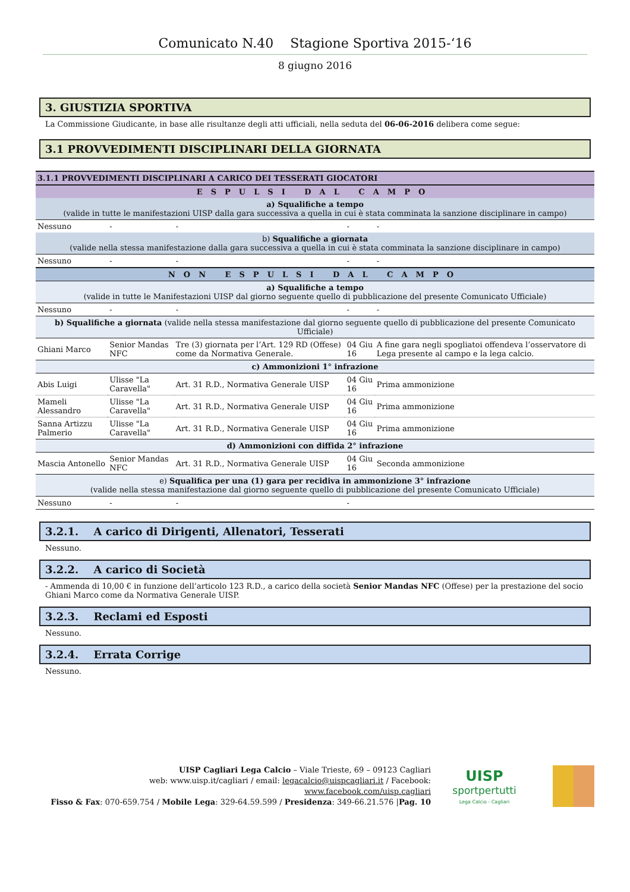Comunicato N.40 Stagione Sportiva 2015-‘16
8 giugno 2016
3. GIUSTIZIA SPORTIVA
La Commissione Giudicante, in base alle risultanze degli atti ufficiali, nella seduta del 06-06-2016 delibera come segue:
3.1 PROVVEDIMENTI DISCIPLINARI DELLA GIORNATA
| 3.1.1 PROVVEDIMENTI DISCIPLINARI A CARICO DEI TESSERATI GIOCATORI | | | | |
| --- | --- | --- | --- | --- |
| ESPULSI DAL CAMPO | | | | |
| a) Squalifiche a tempo (valide in tutte le manifestazioni UISP dalla gara successiva a quella in cui è stata comminata la sanzione disciplinare in campo) | | | | |
| Nessuno | - | - | - | - |
| b) Squalifiche a giornata (valide nella stessa manifestazione dalla gara successiva a quella in cui è stata comminata la sanzione disciplinare in campo) | | | | |
| Nessuno | - | - | - | - |
| NON ESPULSI DAL CAMPO | | | | |
| a) Squalifiche a tempo (valide in tutte le Manifestazioni UISP dal giorno seguente quello di pubblicazione del presente Comunicato Ufficiale) | | | | |
| Nessuno | - | - | - | - |
| b) Squalifiche a giornata (valide nella stessa manifestazione dal giorno seguente quello di pubblicazione del presente Comunicato Ufficiale) | | | | |
| Ghiani Marco | Senior Mandas NFC | Tre (3) giornata per l’Art. 129 RD (Offese) come da Normativa Generale. | 04 Giu 16 | A fine gara negli spogliatoi offendeva l’osservatore di Lega presente al campo e la lega calcio. |
| c) Ammonizioni 1° infrazione | | | | |
| Abis Luigi | Ulisse "La Caravella" | Art. 31 R.D., Normativa Generale UISP | 04 Giu 16 | Prima ammonizione |
| Mameli Alessandro | Ulisse "La Caravella" | Art. 31 R.D., Normativa Generale UISP | 04 Giu 16 | Prima ammonizione |
| Sanna Artizzu Palmerio | Ulisse "La Caravella" | Art. 31 R.D., Normativa Generale UISP | 04 Giu 16 | Prima ammonizione |
| d) Ammonizioni con diffida 2° infrazione | | | | |
| Mascia Antonello | Senior Mandas NFC | Art. 31 R.D., Normativa Generale UISP | 04 Giu 16 | Seconda ammonizione |
| e) Squalifica per una (1) gara per recidiva in ammonizione 3° infrazione (valide nella stessa manifestazione dal giorno seguente quello di pubblicazione del presente Comunicato Ufficiale) | | | | |
| Nessuno | - | - | - | |
3.2.1. A carico di Dirigenti, Allenatori, Tesserati
Nessuno.
3.2.2. A carico di Società
- Ammenda di 10,00 € in funzione dell’articolo 123 R.D., a carico della società Senior Mandas NFC (Offese) per la prestazione del socio Ghiani Marco come da Normativa Generale UISP.
3.2.3. Reclami ed Esposti
Nessuno.
3.2.4. Errata Corrige
Nessuno.
UISP Cagliari Lega Calcio – Viale Trieste, 69 – 09123 Cagliari
web: www.uisp.it/cagliari / email: legacalcio@uispcagliari.it / Facebook: www.facebook.com/uisp.cagliari
Fisso & Fax: 070-659.754 / Mobile Lega: 329-64.59.599 / Presidenza: 349-66.21.576 |Pag. 10
UISP
sportpertutti
Lega Calcio - Cagliari